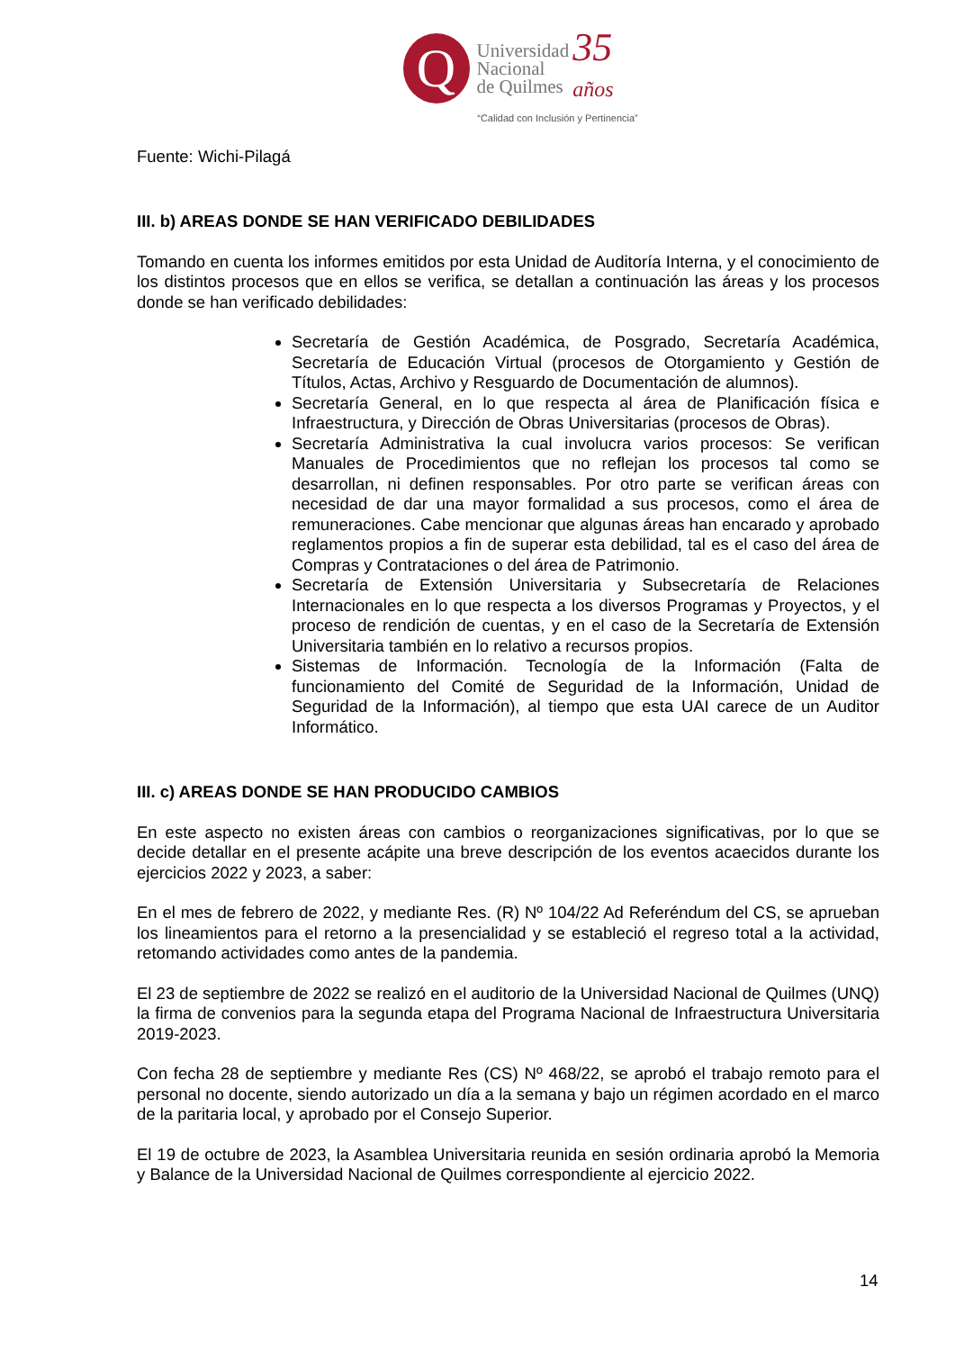Q
Universidad
Nacional
de Quilmes
35
años
“Calidad con Inclusión y Pertinencia”
Fuente: Wichi-Pilagá
III. b) AREAS DONDE SE HAN VERIFICADO DEBILIDADES
Tomando en cuenta los informes emitidos por esta Unidad de Auditoría Interna, y el conocimiento de los distintos procesos que en ellos se verifica, se detallan a continuación las áreas y los procesos donde se han verificado debilidades:
Secretaría de Gestión Académica, de Posgrado, Secretaría Académica, Secretaría de Educación Virtual (procesos de Otorgamiento y Gestión de Títulos, Actas, Archivo y Resguardo de Documentación de alumnos).
Secretaría General, en lo que respecta al área de Planificación física e Infraestructura, y Dirección de Obras Universitarias (procesos de Obras).
Secretaría Administrativa la cual involucra varios procesos: Se verifican Manuales de Procedimientos que no reflejan los procesos tal como se desarrollan, ni definen responsables. Por otro parte se verifican áreas con necesidad de dar una mayor formalidad a sus procesos, como el área de remuneraciones. Cabe mencionar que algunas áreas han encarado y aprobado reglamentos propios a fin de superar esta debilidad, tal es el caso del área de Compras y Contrataciones o del área de Patrimonio.
Secretaría de Extensión Universitaria y Subsecretaría de Relaciones Internacionales en lo que respecta a los diversos Programas y Proyectos, y el proceso de rendición de cuentas, y en el caso de la Secretaría de Extensión Universitaria también en lo relativo a recursos propios.
Sistemas de Información. Tecnología de la Información (Falta de funcionamiento del Comité de Seguridad de la Información, Unidad de Seguridad de la Información), al tiempo que esta UAI carece de un Auditor Informático.
III. c) AREAS DONDE SE HAN PRODUCIDO CAMBIOS
En este aspecto no existen áreas con cambios o reorganizaciones significativas, por lo que se decide detallar en el presente acápite una breve descripción de los eventos acaecidos durante los ejercicios 2022 y 2023, a saber:
En el mes de febrero de 2022, y mediante Res. (R) Nº 104/22 Ad Referéndum del CS, se aprueban los lineamientos para el retorno a la presencialidad y se estableció el regreso total a la actividad, retomando actividades como antes de la pandemia.
El 23 de septiembre de 2022 se realizó en el auditorio de la Universidad Nacional de Quilmes (UNQ) la firma de convenios para la segunda etapa del Programa Nacional de Infraestructura Universitaria 2019-2023.
Con fecha 28 de septiembre y mediante Res (CS) Nº 468/22, se aprobó el trabajo remoto para el personal no docente, siendo autorizado un día a la semana y bajo un régimen acordado en el marco de la paritaria local, y aprobado por el Consejo Superior.
El 19 de octubre de 2023, la Asamblea Universitaria reunida en sesión ordinaria aprobó la Memoria y Balance de la Universidad Nacional de Quilmes correspondiente al ejercicio 2022.
14